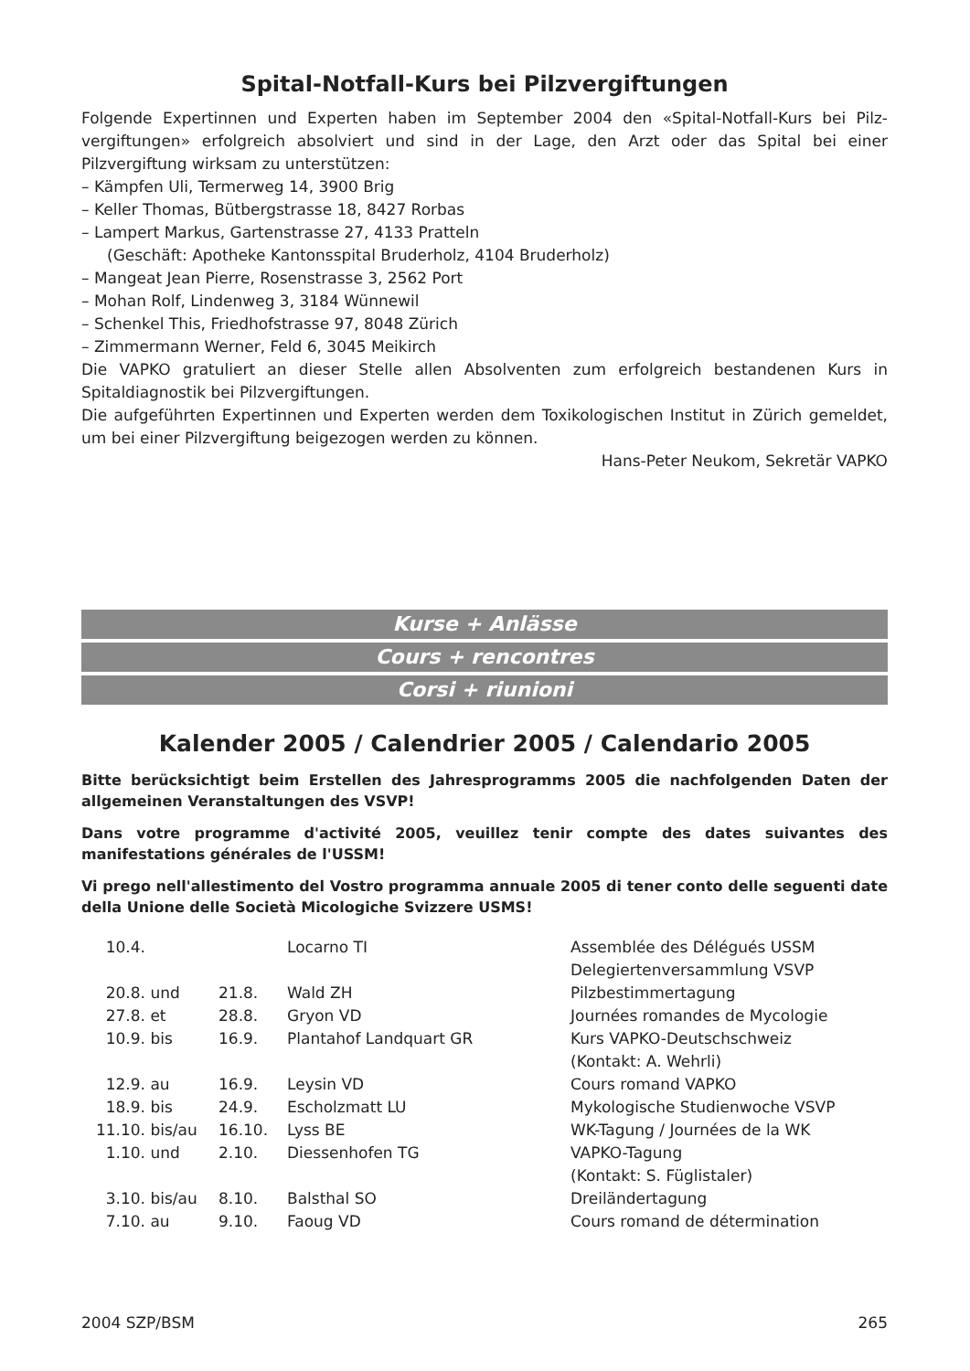Spital-Notfall-Kurs bei Pilzvergiftungen
Folgende Expertinnen und Experten haben im September 2004 den «Spital-Notfall-Kurs bei Pilz­vergiftungen» erfolgreich absolviert und sind in der Lage, den Arzt oder das Spital bei einer Pilzvergiftung wirksam zu unterstützen:
– Kämpfen Uli, Termerweg 14, 3900 Brig
– Keller Thomas, Bütbergstrasse 18, 8427 Rorbas
– Lampert Markus, Gartenstrasse 27, 4133 Pratteln
(Geschäft: Apotheke Kantonsspital Bruderholz, 4104 Bruderholz)
– Mangeat Jean Pierre, Rosenstrasse 3, 2562 Port
– Mohan Rolf, Lindenweg 3, 3184 Wünnewil
– Schenkel This, Friedhofstrasse 97, 8048 Zürich
– Zimmermann Werner, Feld 6, 3045 Meikirch
Die VAPKO gratuliert an dieser Stelle allen Absolventen zum erfolgreich bestandenen Kurs in Spitaldiagnostik bei Pilzvergiftungen.
Die aufgeführten Expertinnen und Experten werden dem Toxikologischen Institut in Zürich gemel­det, um bei einer Pilzvergiftung beigezogen werden zu können.
Hans-Peter Neukom, Sekretär VAPKO
Kurse + Anlässe
Cours + rencontres
Corsi + riunioni
Kalender 2005 / Calendrier 2005 / Calendario 2005
Bitte berücksichtigt beim Erstellen des Jahresprogramms 2005 die nachfolgenden Daten der allgemeinen Veranstaltungen des VSVP!
Dans votre programme d'activité 2005, veuillez tenir compte des dates suivantes des manifestations générales de l'USSM!
Vi prego nell'allestimento del Vostro programma annuale 2005 di tener conto delle seguenti date della Unione delle Società Micologiche Svizzere USMS!
| 10.4. | | | Locarno TI | Assemblée des Délégués USSM Delegiertenversammlung VSVP |
| 20.8. | und | 21.8. | Wald ZH | Pilzbestimmertagung |
| 27.8. | et | 28.8. | Gryon VD | Journées romandes de Mycologie |
| 10.9. | bis | 16.9. | Plantahof Landquart GR | Kurs VAPKO-Deutschschweiz (Kontakt: A. Wehrli) |
| 12.9. | au | 16.9. | Leysin VD | Cours romand VAPKO |
| 18.9. | bis | 24.9. | Escholzmatt LU | Mykologische Studienwoche VSVP |
| 11.10. | bis/au | 16.10. | Lyss BE | WK-Tagung / Journées de la WK |
| 1.10. | und | 2.10. | Diessenhofen TG | VAPKO-Tagung (Kontakt: S. Füglistaler) |
| 3.10. | bis/au | 8.10. | Balsthal SO | Dreiländertagung |
| 7.10. | au | 9.10. | Faoug VD | Cours romand de détermination |
2004 SZP/BSM 265